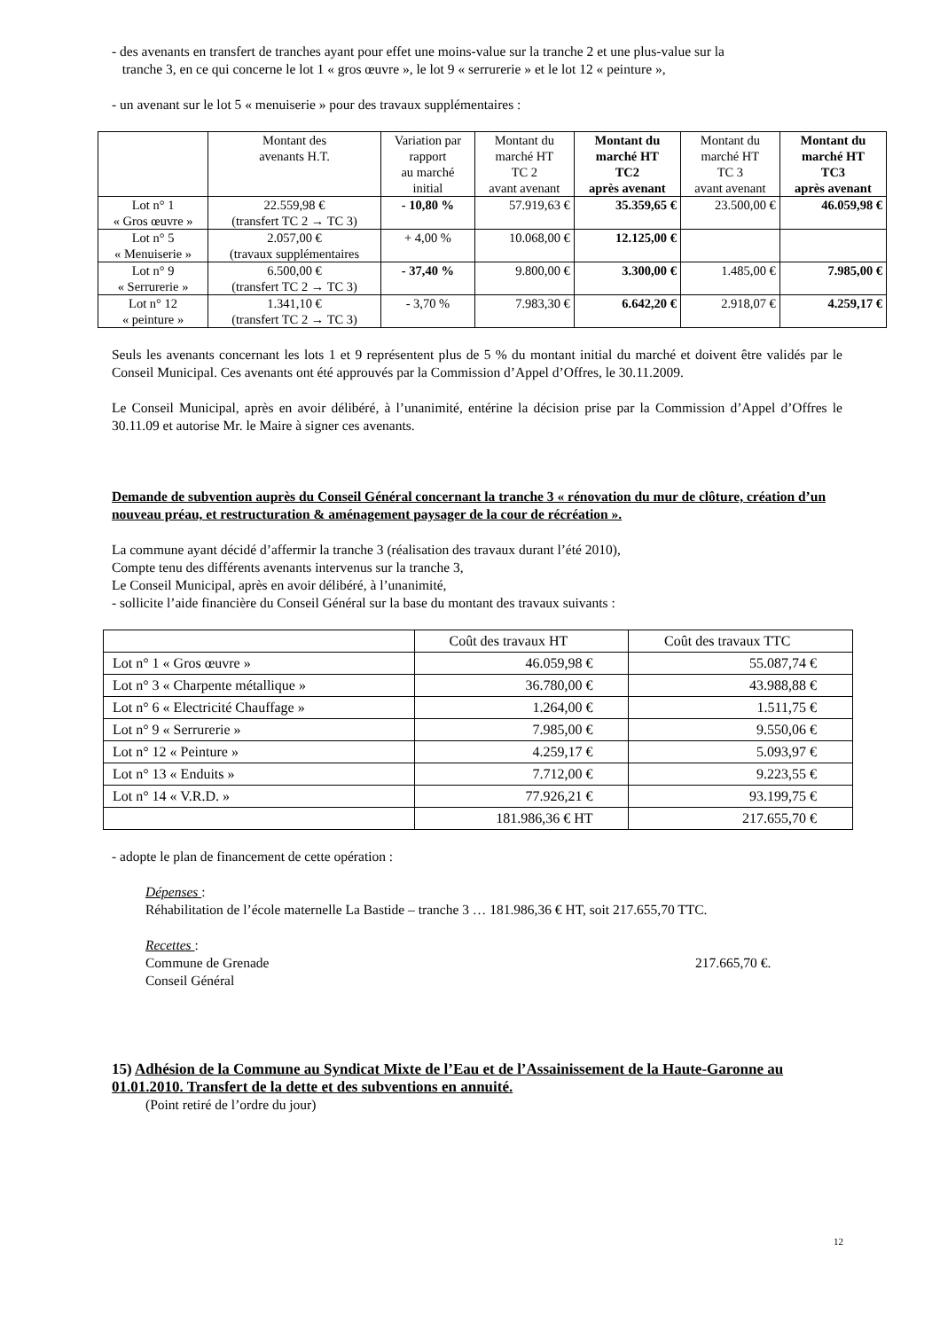- des avenants en transfert de tranches ayant pour effet une moins-value sur la tranche 2 et une plus-value sur la
tranche 3, en ce qui concerne le lot 1 « gros œuvre », le lot 9 « serrurerie » et le lot 12 « peinture »,
- un avenant sur le lot 5 « menuiserie » pour des travaux supplémentaires :
| | Montant des avenants H.T. | Variation par rapport au marché initial | Montant du marché HT TC 2 avant avenant | Montant du marché HT TC2 après avenant | Montant du marché HT TC 3 avant avenant | Montant du marché HT TC3 après avenant |
| --- | --- | --- | --- | --- | --- | --- |
| Lot n° 1 « Gros œuvre » | 22.559,98 € (transfert TC 2 → TC 3) | - 10,80 % | 57.919,63 € | 35.359,65 € | 23.500,00 € | 46.059,98 € |
| Lot n° 5 « Menuiserie » | 2.057,00 € (travaux supplémentaires | + 4,00 % | 10.068,00 € | 12.125,00 € | | |
| Lot n° 9 « Serrurerie » | 6.500,00 € (transfert TC 2 → TC 3) | - 37,40 % | 9.800,00 € | 3.300,00 € | 1.485,00 € | 7.985,00 € |
| Lot n° 12 « peinture » | 1.341,10 € (transfert TC 2 → TC 3) | - 3,70 % | 7.983,30 € | 6.642,20 € | 2.918,07 € | 4.259,17 € |
Seuls les avenants concernant les lots 1 et 9 représentent plus de 5 % du montant initial du marché et doivent être validés par le Conseil Municipal. Ces avenants ont été approuvés par la Commission d’Appel d’Offres, le 30.11.2009.
Le Conseil Municipal, après en avoir délibéré, à l’unanimité, entérine la décision prise par la Commission d’Appel d’Offres le 30.11.09 et autorise Mr. le Maire à signer ces avenants.
Demande de subvention auprès du Conseil Général concernant la tranche 3 « rénovation du mur de clôture, création d’un nouveau préau, et restructuration & aménagement paysager de la cour de récréation ».
La commune ayant décidé d’affermir la tranche 3 (réalisation des travaux durant l’été 2010),
Compte tenu des différents avenants intervenus sur la tranche 3,
Le Conseil Municipal, après en avoir délibéré, à l’unanimité,
- sollicite l’aide financière du Conseil Général sur la base du montant des travaux suivants :
| | Coût des travaux HT | Coût des travaux TTC |
| Lot n° 1 « Gros œuvre » | 46.059,98 € | 55.087,74 € |
| Lot n° 3 « Charpente métallique » | 36.780,00 € | 43.988,88 € |
| Lot n° 6 « Electricité Chauffage » | 1.264,00 € | 1.511,75 € |
| Lot n° 9 « Serrurerie » | 7.985,00 € | 9.550,06 € |
| Lot n° 12 « Peinture » | 4.259,17 € | 5.093,97 € |
| Lot n° 13 « Enduits » | 7.712,00 € | 9.223,55 € |
| Lot n° 14 « V.R.D. » | 77.926,21 € | 93.199,75 € |
| | 181.986,36 € HT | 217.655,70 € |
- adopte le plan de financement de cette opération :
Dépenses :
Réhabilitation de l’école maternelle La Bastide – tranche 3 … 181.986,36 € HT, soit 217.655,70 TTC.
Recettes :
Commune de Grenade
Conseil Général
217.665,70 €.
15) Adhésion de la Commune au Syndicat Mixte de l’Eau et de l’Assainissement de la Haute-Garonne au 01.01.2010. Transfert de la dette et des subventions en annuité.
(Point retiré de l’ordre du jour)
12